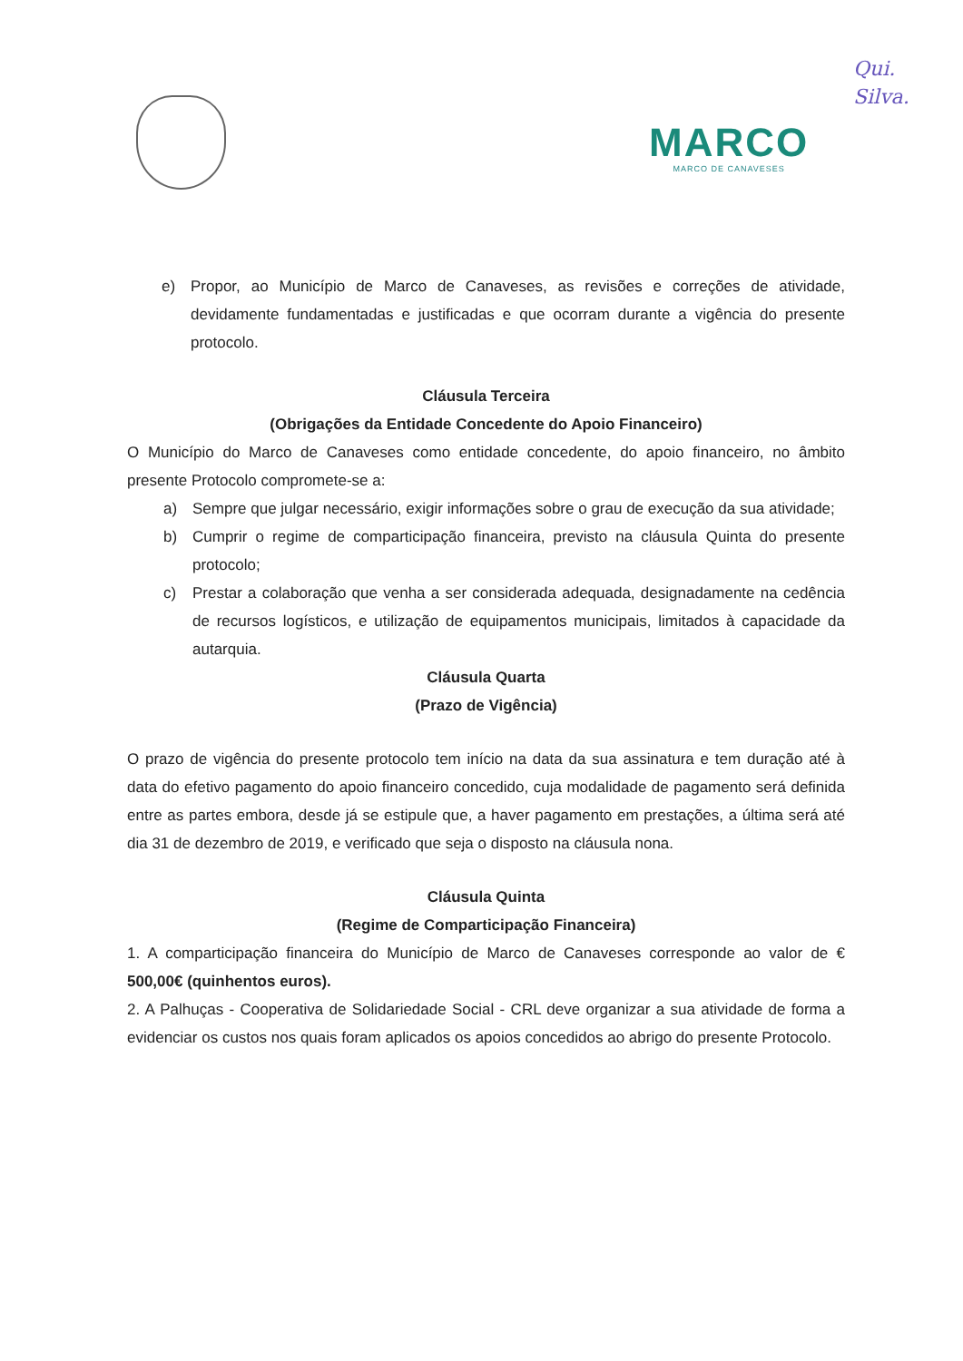Qui.
Silva.
MARCO
MARCO DE CANAVESES
e) Propor, ao Município de Marco de Canaveses, as revisões e correções de atividade, devidamente fundamentadas e justificadas e que ocorram durante a vigência do presente protocolo.
Cláusula Terceira
(Obrigações da Entidade Concedente do Apoio Financeiro)
O Município do Marco de Canaveses como entidade concedente, do apoio financeiro, no âmbito presente Protocolo compromete-se a:
a) Sempre que julgar necessário, exigir informações sobre o grau de execução da sua atividade;
b) Cumprir o regime de comparticipação financeira, previsto na cláusula Quinta do presente protocolo;
c) Prestar a colaboração que venha a ser considerada adequada, designadamente na cedência de recursos logísticos, e utilização de equipamentos municipais, limitados à capacidade da autarquia.
Cláusula Quarta
(Prazo de Vigência)
O prazo de vigência do presente protocolo tem início na data da sua assinatura e tem duração até à data do efetivo pagamento do apoio financeiro concedido, cuja modalidade de pagamento será definida entre as partes embora, desde já se estipule que, a haver pagamento em prestações, a última será até dia 31 de dezembro de 2019, e verificado que seja o disposto na cláusula nona.
Cláusula Quinta
(Regime de Comparticipação Financeira)
1. A comparticipação financeira do Município de Marco de Canaveses corresponde ao valor de € 500,00€ (quinhentos euros).
2. A Palhuças - Cooperativa de Solidariedade Social - CRL deve organizar a sua atividade de forma a evidenciar os custos nos quais foram aplicados os apoios concedidos ao abrigo do presente Protocolo.